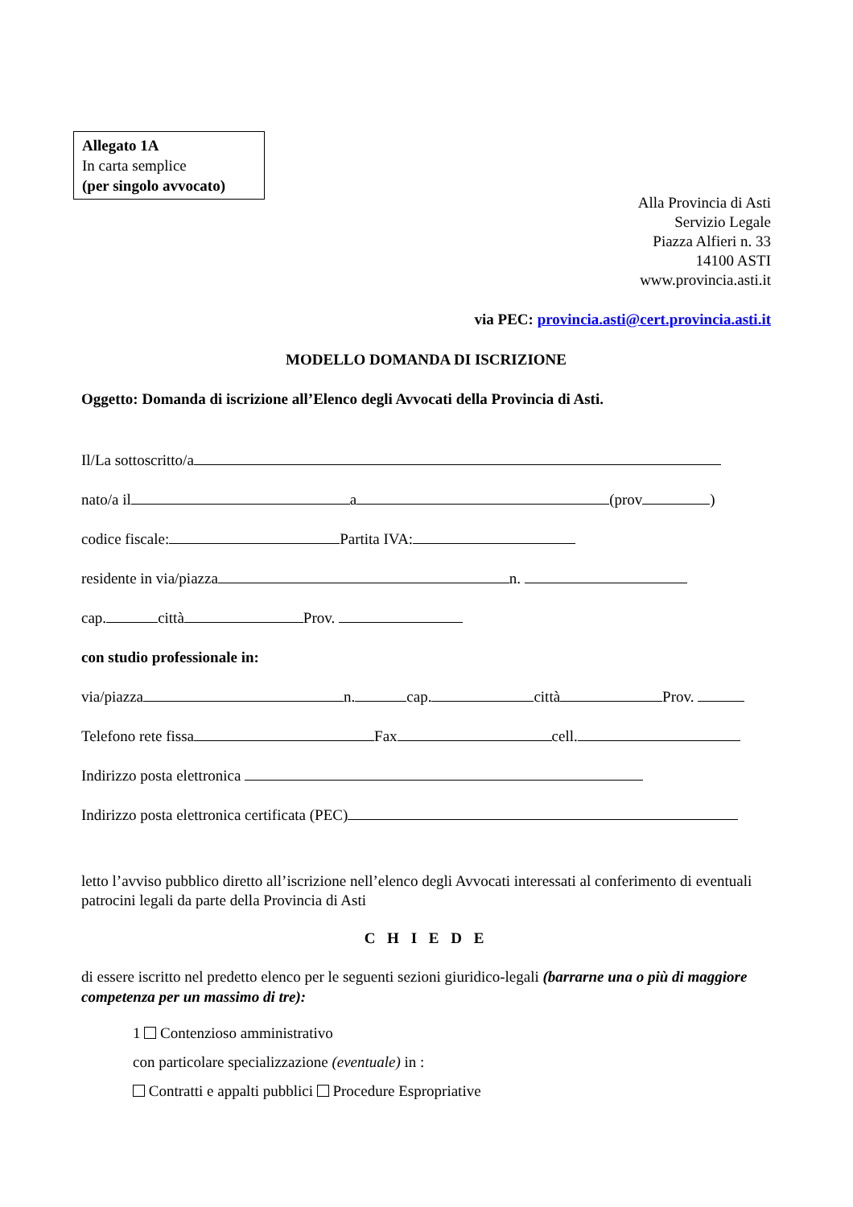Allegato 1A
In carta semplice
(per singolo avvocato)
Alla Provincia di Asti
Servizio Legale
Piazza Alfieri n. 33
14100 ASTI
www.provincia.asti.it
via PEC: provincia.asti@cert.provincia.asti.it
MODELLO DOMANDA DI ISCRIZIONE
Oggetto: Domanda di iscrizione all’Elenco degli Avvocati della Provincia di Asti.
Il/La sottoscritto/a
nato/a il a (prov )
codice fiscale: Partita IVA:
residente in via/piazza n.
cap. città Prov.
con studio professionale in:
via/piazza n. cap. città Prov.
Telefono rete fissa Fax cell.
Indirizzo posta elettronica
Indirizzo posta elettronica certificata (PEC)
letto l’avviso pubblico diretto all’iscrizione nell’elenco degli Avvocati interessati al conferimento di eventuali patrocini legali da parte della Provincia di Asti
C H I E D E
di essere iscritto nel predetto elenco per le seguenti sezioni giuridico-legali (barrarne una o più di maggiore competenza per un massimo di tre):
1 Contenzioso amministrativo
con particolare specializzazione (eventuale) in :
Contratti e appalti pubblici Procedure Espropriative